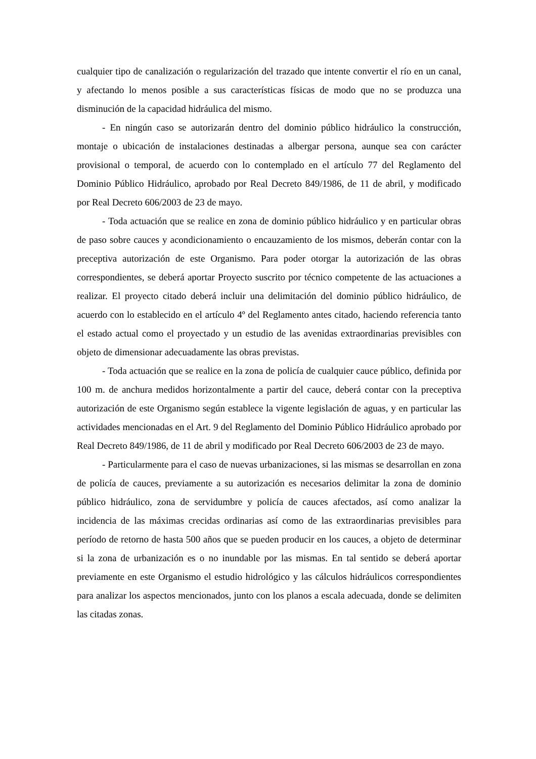cualquier tipo de canalización o regularización del trazado que intente convertir el río en un canal, y afectando lo menos posible a sus características físicas de modo que no se produzca una disminución de la capacidad hidráulica del mismo.
- En ningún caso se autorizarán dentro del dominio público hidráulico la construcción, montaje o ubicación de instalaciones destinadas a albergar persona, aunque sea con carácter provisional o temporal, de acuerdo con lo contemplado en el artículo 77 del Reglamento del Dominio Público Hidráulico, aprobado por Real Decreto 849/1986, de 11 de abril, y modificado por Real Decreto 606/2003 de 23 de mayo.
- Toda actuación que se realice en zona de dominio público hidráulico y en particular obras de paso sobre cauces y acondicionamiento o encauzamiento de los mismos, deberán contar con la preceptiva autorización de este Organismo. Para poder otorgar la autorización de las obras correspondientes, se deberá aportar Proyecto suscrito por técnico competente de las actuaciones a realizar. El proyecto citado deberá incluir una delimitación del dominio público hidráulico, de acuerdo con lo establecido en el artículo 4º del Reglamento antes citado, haciendo referencia tanto el estado actual como el proyectado y un estudio de las avenidas extraordinarias previsibles con objeto de dimensionar adecuadamente las obras previstas.
- Toda actuación que se realice en la zona de policía de cualquier cauce público, definida por 100 m. de anchura medidos horizontalmente a partir del cauce, deberá contar con la preceptiva autorización de este Organismo según establece la vigente legislación de aguas, y en particular las actividades mencionadas en el Art. 9 del Reglamento del Dominio Público Hidráulico aprobado por Real Decreto 849/1986, de 11 de abril y modificado por Real Decreto 606/2003 de 23 de mayo.
- Particularmente para el caso de nuevas urbanizaciones, si las mismas se desarrollan en zona de policía de cauces, previamente a su autorización es necesarios delimitar la zona de dominio público hidráulico, zona de servidumbre y policía de cauces afectados, así como analizar la incidencia de las máximas crecidas ordinarias así como de las extraordinarias previsibles para período de retorno de hasta 500 años que se pueden producir en los cauces, a objeto de determinar si la zona de urbanización es o no inundable por las mismas. En tal sentido se deberá aportar previamente en este Organismo el estudio hidrológico y las cálculos hidráulicos correspondientes para analizar los aspectos mencionados, junto con los planos a escala adecuada, donde se delimiten las citadas zonas.